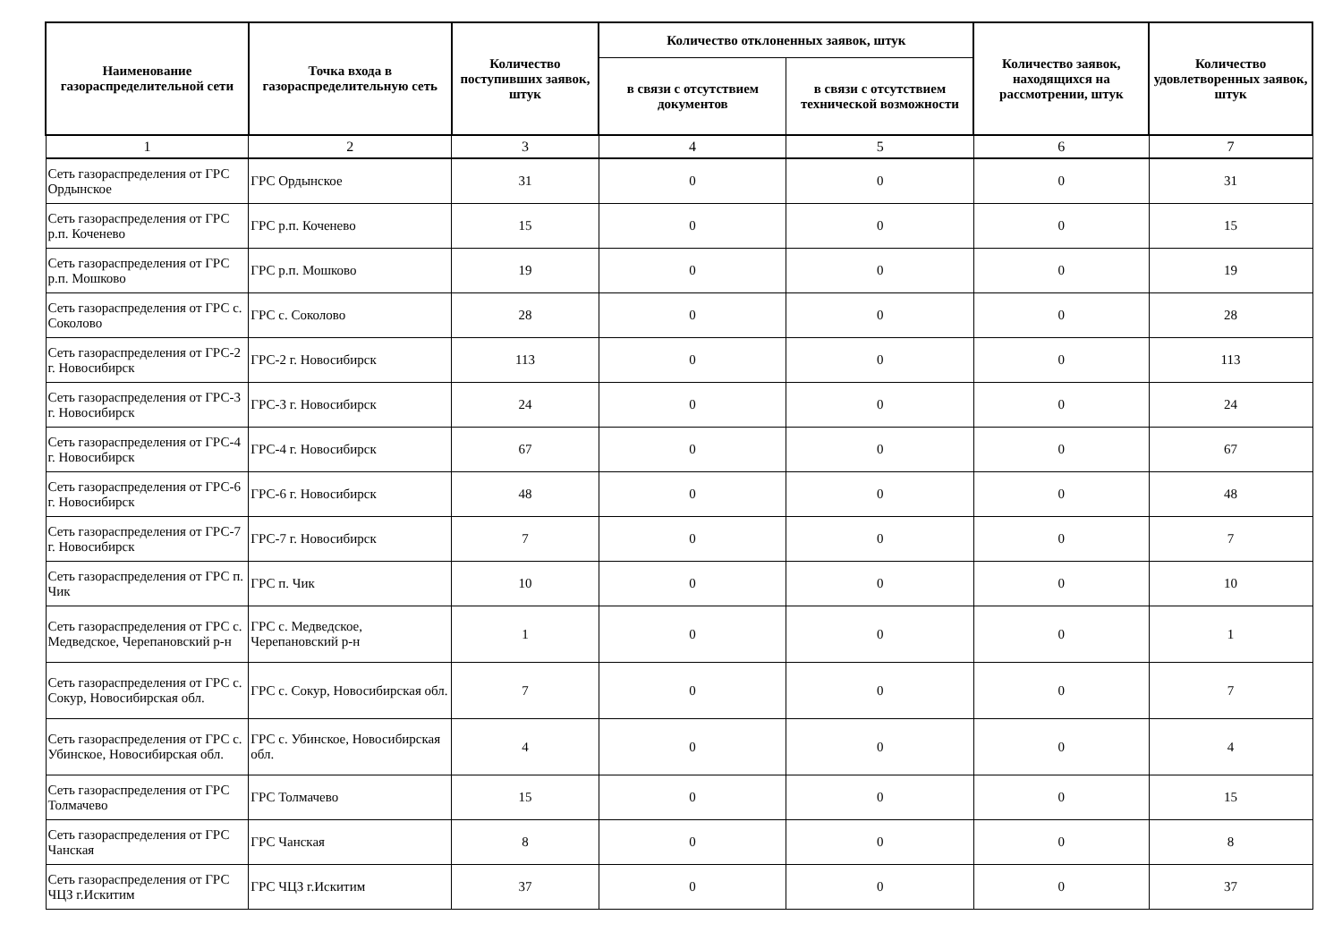| Наименование газораспределительной сети | Точка входа в газораспределительную сеть | Количество поступивших заявок, штук | Количество отклоненных заявок, штук | | Количество заявок, находящихся на рассмотрении, штук | Количество удовлетворенных заявок, штук |
| --- | --- | --- | --- | --- | --- | --- |
| | | | в связи с отсутствием документов | в связи с отсутствием технической возможности | | |
| 1 | 2 | 3 | 4 | 5 | 6 | 7 |
| Сеть газораспределения от ГРС Ордынское | ГРС Ордынское | 31 | 0 | 0 | 0 | 31 |
| Сеть газораспределения от ГРС р.п. Коченево | ГРС р.п. Коченево | 15 | 0 | 0 | 0 | 15 |
| Сеть газораспределения от ГРС р.п. Мошково | ГРС р.п. Мошково | 19 | 0 | 0 | 0 | 19 |
| Сеть газораспределения от ГРС с. Соколово | ГРС с. Соколово | 28 | 0 | 0 | 0 | 28 |
| Сеть газораспределения от ГРС-2 г. Новосибирск | ГРС-2 г. Новосибирск | 113 | 0 | 0 | 0 | 113 |
| Сеть газораспределения от ГРС-3 г. Новосибирск | ГРС-3 г. Новосибирск | 24 | 0 | 0 | 0 | 24 |
| Сеть газораспределения от ГРС-4 г. Новосибирск | ГРС-4 г. Новосибирск | 67 | 0 | 0 | 0 | 67 |
| Сеть газораспределения от ГРС-6 г. Новосибирск | ГРС-6 г. Новосибирск | 48 | 0 | 0 | 0 | 48 |
| Сеть газораспределения от ГРС-7 г. Новосибирск | ГРС-7 г. Новосибирск | 7 | 0 | 0 | 0 | 7 |
| Сеть газораспределения от ГРС п. Чик | ГРС п. Чик | 10 | 0 | 0 | 0 | 10 |
| Сеть газораспределения от ГРС с. Медведское, Черепановский р-н | ГРС с. Медведское, Черепановский р-н | 1 | 0 | 0 | 0 | 1 |
| Сеть газораспределения от ГРС с. Сокур, Новосибирская обл. | ГРС с. Сокур, Новосибирская обл. | 7 | 0 | 0 | 0 | 7 |
| Сеть газораспределения от ГРС с. Убинское, Новосибирская обл. | ГРС с. Убинское, Новосибирская обл. | 4 | 0 | 0 | 0 | 4 |
| Сеть газораспределения от ГРС Толмачево | ГРС Толмачево | 15 | 0 | 0 | 0 | 15 |
| Сеть газораспределения от ГРС Чанская | ГРС Чанская | 8 | 0 | 0 | 0 | 8 |
| Сеть газораспределения от ГРС ЧЦЗ г.Искитим | ГРС ЧЦЗ г.Искитим | 37 | 0 | 0 | 0 | 37 |